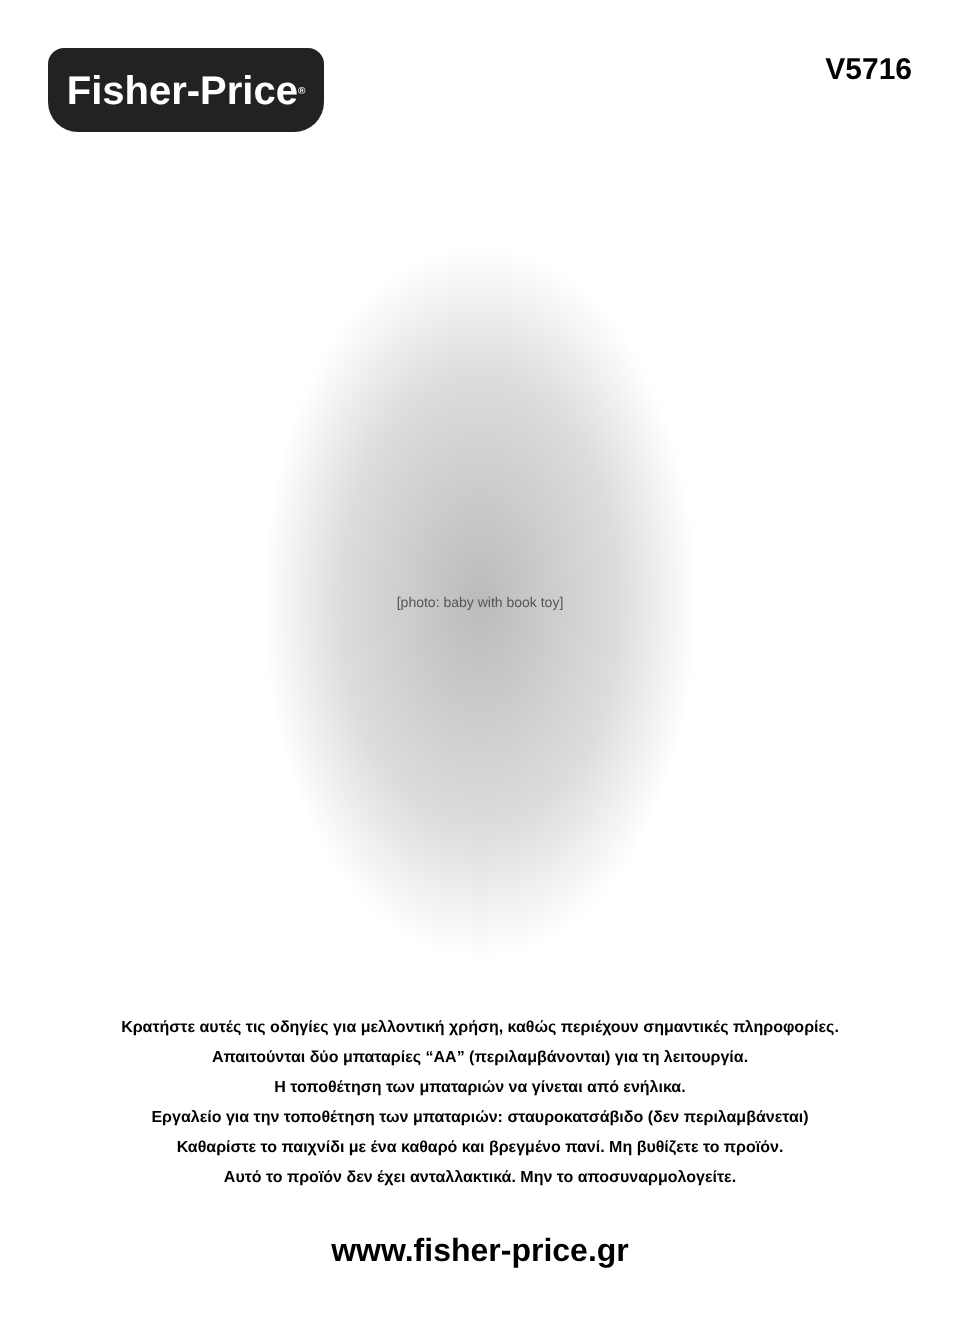Fisher-Price<sup>®</sup>
V5716
[photo: baby with book toy]
Κρατήστε αυτές τις οδηγίες για μελλοντική χρήση, καθώς περιέχουν σημαντικές πληροφορίες.
Απαιτούνται δύο μπαταρίες “AA” (περιλαμβάνονται) για τη λειτουργία.
Η τοποθέτηση των μπαταριών να γίνεται από ενήλικα.
Εργαλείο για την τοποθέτηση των μπαταριών: σταυροκατσάβιδο (δεν περιλαμβάνεται)
Καθαρίστε το παιχνίδι με ένα καθαρό και βρεγμένο πανί. Μη βυθίζετε το προϊόν.
Αυτό το προϊόν δεν έχει ανταλλακτικά. Μην το αποσυναρμολογείτε.
www.fisher-price.gr